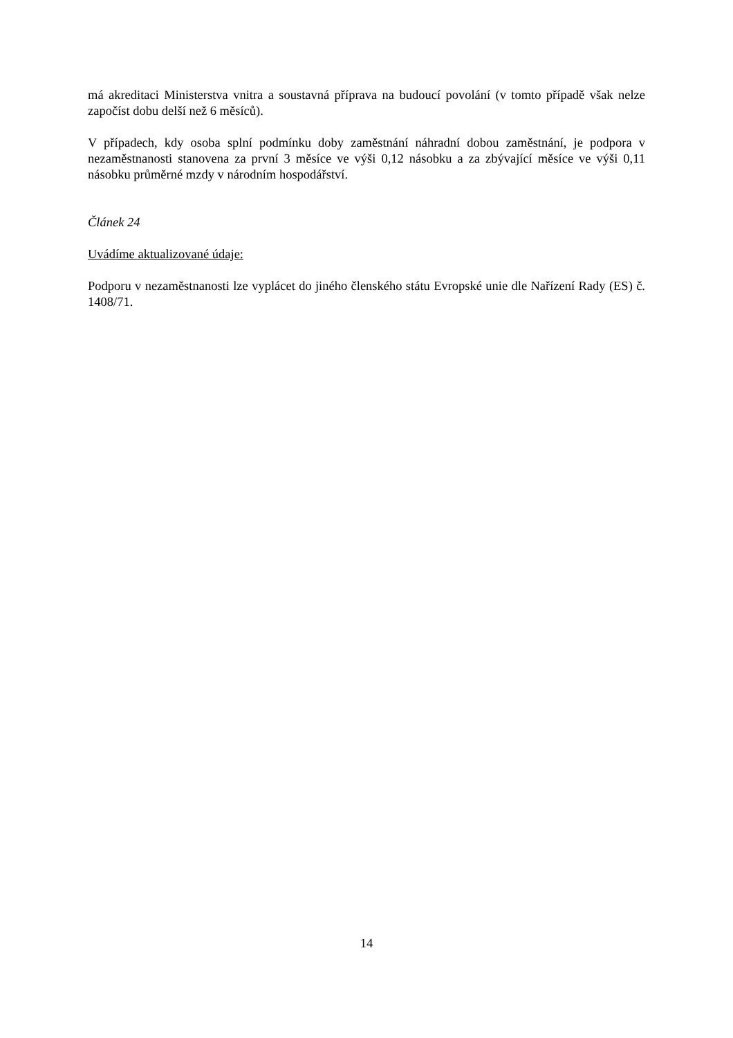má akreditaci Ministerstva vnitra a soustavná příprava na budoucí povolání (v tomto případě však nelze započíst dobu delší než 6 měsíců).
V případech, kdy osoba splní podmínku doby zaměstnání náhradní dobou zaměstnání, je podpora v nezaměstnanosti stanovena za první 3 měsíce ve výši 0,12 násobku a za zbývající měsíce ve výši 0,11 násobku průměrné mzdy v národním hospodářství.
Článek 24
Uvádíme aktualizované údaje:
Podporu v nezaměstnanosti lze vyplácet do jiného členského státu Evropské unie dle Nařízení Rady (ES) č. 1408/71.
14